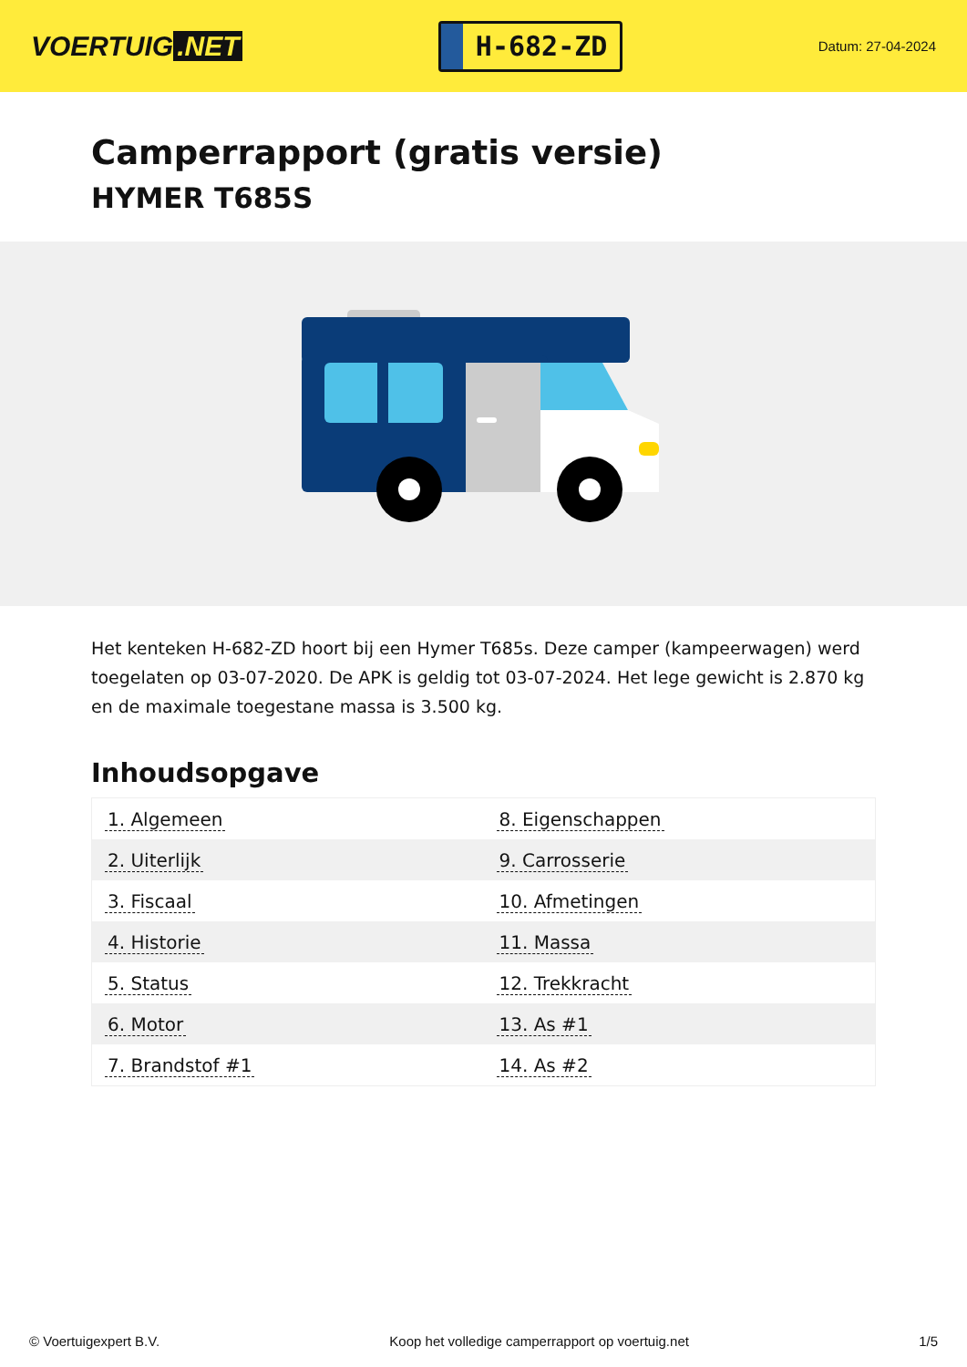VOERTUIG.NET
H-682-ZD
Datum: 27-04-2024
Camperrapport (gratis versie)
HYMER T685S
Het kenteken H-682-ZD hoort bij een Hymer T685s. Deze camper (kampeerwagen) werd toegelaten op 03-07-2020. De APK is geldig tot 03-07-2024. Het lege gewicht is 2.870 kg en de maximale toegestane massa is 3.500 kg.
Inhoudsopgave
| 1. Algemeen | 8. Eigenschappen |
| 2. Uiterlijk | 9. Carrosserie |
| 3. Fiscaal | 10. Afmetingen |
| 4. Historie | 11. Massa |
| 5. Status | 12. Trekkracht |
| 6. Motor | 13. As #1 |
| 7. Brandstof #1 | 14. As #2 |
© Voertuigexpert B.V. Koop het volledige camperrapport op voertuig.net 1/5